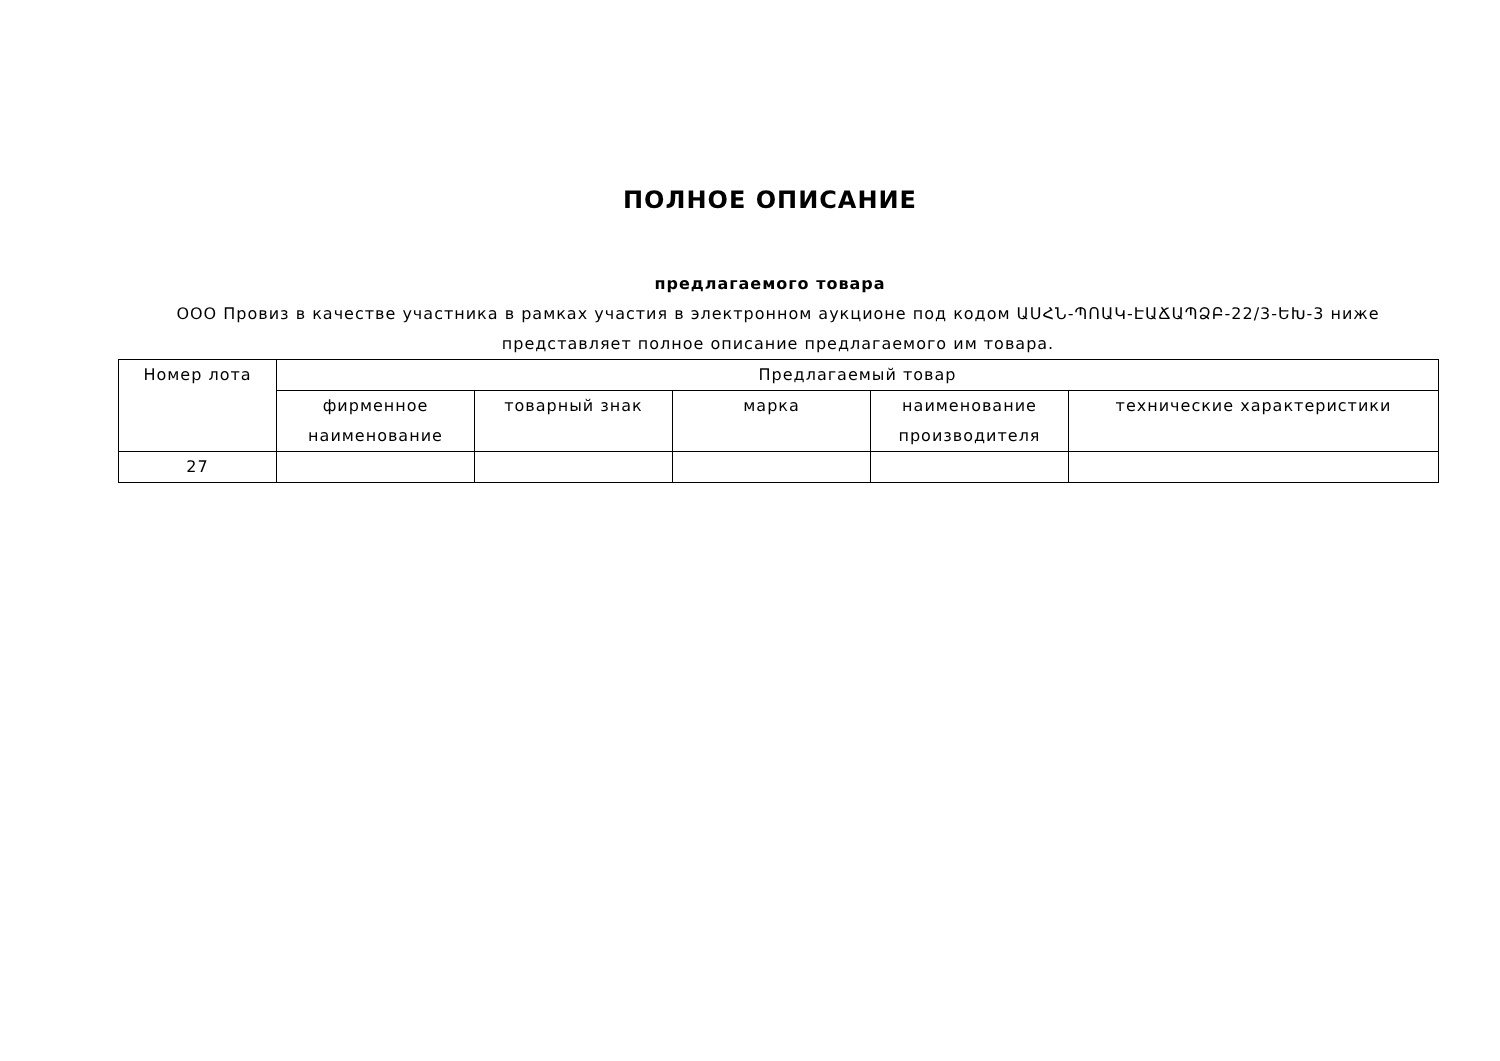ПОЛНОЕ ОПИСАНИЕ
предлагаемого товара
ООО Провиз в качестве участника в рамках участия в электронном аукционе под кодом ԱՍՀՆ-ՊՈԱԿ-ԷԱՃԱՊՁԲ-22/3-ԵԽ-3 ниже представляет полное описание предлагаемого им товара.
| Номер лота | Предлагаемый товар | | | | |
| --- | --- | --- | --- | --- | --- |
| | фирменное наименование | товарный знак | марка | наименование производителя | технические характеристики |
| 27 | | | | | |